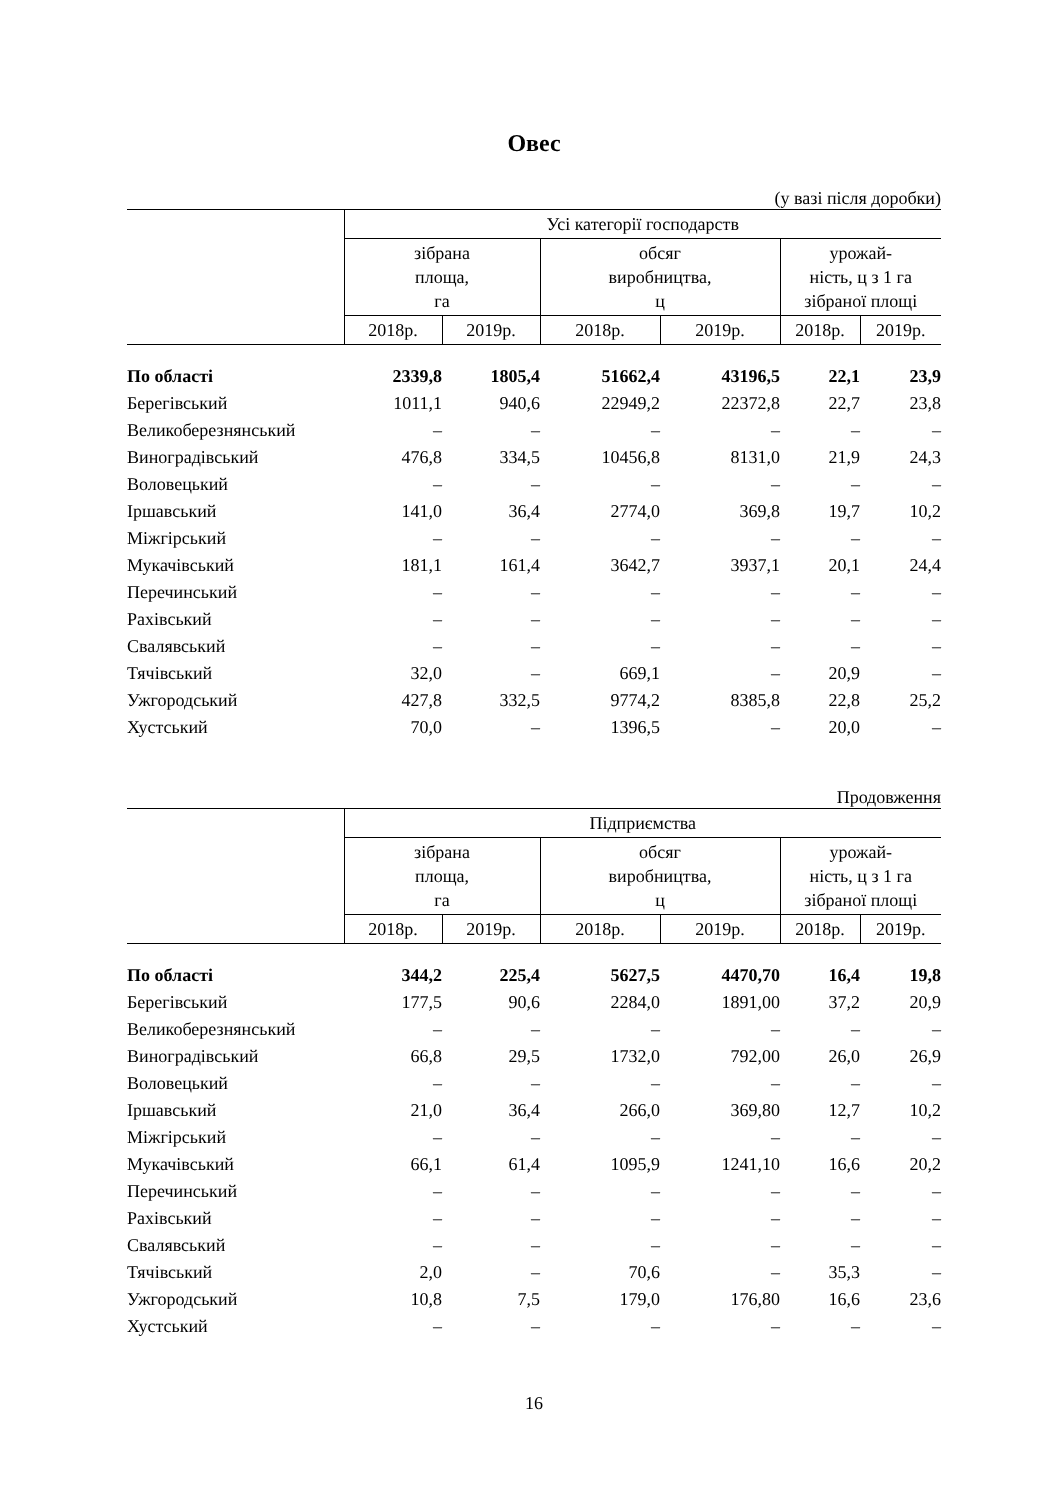Овес
(у вазі після доробки)
| | Усі категорії господарств | | | | | |
| --- | --- | --- | --- | --- | --- | --- |
| | зібрана площа, га | | обсяг виробництва, ц | | урожай- ність, ц з 1 га зібраної площі | |
| | 2018р. | 2019р. | 2018р. | 2019р. | 2018р. | 2019р. |
| По області | 2339,8 | 1805,4 | 51662,4 | 43196,5 | 22,1 | 23,9 |
| Берегівський | 1011,1 | 940,6 | 22949,2 | 22372,8 | 22,7 | 23,8 |
| Великоберезнянський | – | – | – | – | – | – |
| Виноградівський | 476,8 | 334,5 | 10456,8 | 8131,0 | 21,9 | 24,3 |
| Воловецький | – | – | – | – | – | – |
| Іршавський | 141,0 | 36,4 | 2774,0 | 369,8 | 19,7 | 10,2 |
| Міжгірський | – | – | – | – | – | – |
| Мукачівський | 181,1 | 161,4 | 3642,7 | 3937,1 | 20,1 | 24,4 |
| Перечинський | – | – | – | – | – | – |
| Рахівський | – | – | – | – | – | – |
| Свалявський | – | – | – | – | – | – |
| Тячівський | 32,0 | – | 669,1 | – | 20,9 | – |
| Ужгородський | 427,8 | 332,5 | 9774,2 | 8385,8 | 22,8 | 25,2 |
| Хустський | 70,0 | – | 1396,5 | – | 20,0 | – |
Продовження
| | Підприємства | | | | | |
| --- | --- | --- | --- | --- | --- | --- |
| | зібрана площа, га | | обсяг виробництва, ц | | урожай- ність, ц з 1 га зібраної площі | |
| | 2018р. | 2019р. | 2018р. | 2019р. | 2018р. | 2019р. |
| По області | 344,2 | 225,4 | 5627,5 | 4470,70 | 16,4 | 19,8 |
| Берегівський | 177,5 | 90,6 | 2284,0 | 1891,00 | 37,2 | 20,9 |
| Великоберезнянський | – | – | – | – | – | – |
| Виноградівський | 66,8 | 29,5 | 1732,0 | 792,00 | 26,0 | 26,9 |
| Воловецький | – | – | – | – | – | – |
| Іршавський | 21,0 | 36,4 | 266,0 | 369,80 | 12,7 | 10,2 |
| Міжгірський | – | – | – | – | – | – |
| Мукачівський | 66,1 | 61,4 | 1095,9 | 1241,10 | 16,6 | 20,2 |
| Перечинський | – | – | – | – | – | – |
| Рахівський | – | – | – | – | – | – |
| Свалявський | – | – | – | – | – | – |
| Тячівський | 2,0 | – | 70,6 | – | 35,3 | – |
| Ужгородський | 10,8 | 7,5 | 179,0 | 176,80 | 16,6 | 23,6 |
| Хустський | – | – | – | – | – | – |
16